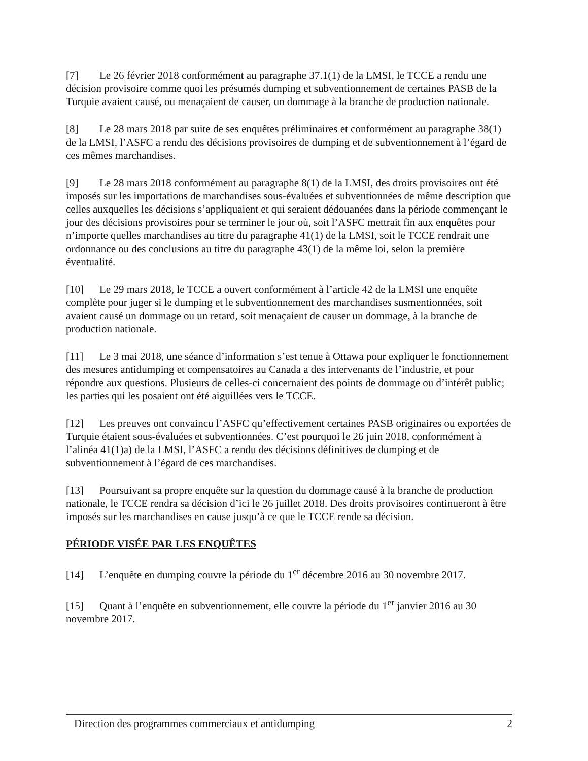[7] Le 26 février 2018 conformément au paragraphe 37.1(1) de la LMSI, le TCCE a rendu une décision provisoire comme quoi les présumés dumping et subventionnement de certaines PASB de la Turquie avaient causé, ou menaçaient de causer, un dommage à la branche de production nationale.
[8] Le 28 mars 2018 par suite de ses enquêtes préliminaires et conformément au paragraphe 38(1) de la LMSI, l’ASFC a rendu des décisions provisoires de dumping et de subventionnement à l’égard de ces mêmes marchandises.
[9] Le 28 mars 2018 conformément au paragraphe 8(1) de la LMSI, des droits provisoires ont été imposés sur les importations de marchandises sous-évaluées et subventionnées de même description que celles auxquelles les décisions s’appliquaient et qui seraient dédouanées dans la période commençant le jour des décisions provisoires pour se terminer le jour où, soit l’ASFC mettrait fin aux enquêtes pour n’importe quelles marchandises au titre du paragraphe 41(1) de la LMSI, soit le TCCE rendrait une ordonnance ou des conclusions au titre du paragraphe 43(1) de la même loi, selon la première éventualité.
[10] Le 29 mars 2018, le TCCE a ouvert conformément à l’article 42 de la LMSI une enquête complète pour juger si le dumping et le subventionnement des marchandises susmentionnées, soit avaient causé un dommage ou un retard, soit menaçaient de causer un dommage, à la branche de production nationale.
[11] Le 3 mai 2018, une séance d’information s’est tenue à Ottawa pour expliquer le fonctionnement des mesures antidumping et compensatoires au Canada a des intervenants de l’industrie, et pour répondre aux questions. Plusieurs de celles-ci concernaient des points de dommage ou d’intérêt public; les parties qui les posaient ont été aiguillées vers le TCCE.
[12] Les preuves ont convaincu l’ASFC qu’effectivement certaines PASB originaires ou exportées de Turquie étaient sous-évaluées et subventionnées. C’est pourquoi le 26 juin 2018, conformément à l’alinéa 41(1)a) de la LMSI, l’ASFC a rendu des décisions définitives de dumping et de subventionnement à l’égard de ces marchandises.
[13] Poursuivant sa propre enquête sur la question du dommage causé à la branche de production nationale, le TCCE rendra sa décision d’ici le 26 juillet 2018. Des droits provisoires continueront à être imposés sur les marchandises en cause jusqu’à ce que le TCCE rende sa décision.
PÉRIODE VISÉE PAR LES ENQUÊTES
[14] L’enquête en dumping couvre la période du 1<sup>er</sup> décembre 2016 au 30 novembre 2017.
[15] Quant à l’enquête en subventionnement, elle couvre la période du 1<sup>er</sup> janvier 2016 au 30 novembre 2017.
Direction des programmes commerciaux et antidumping 2